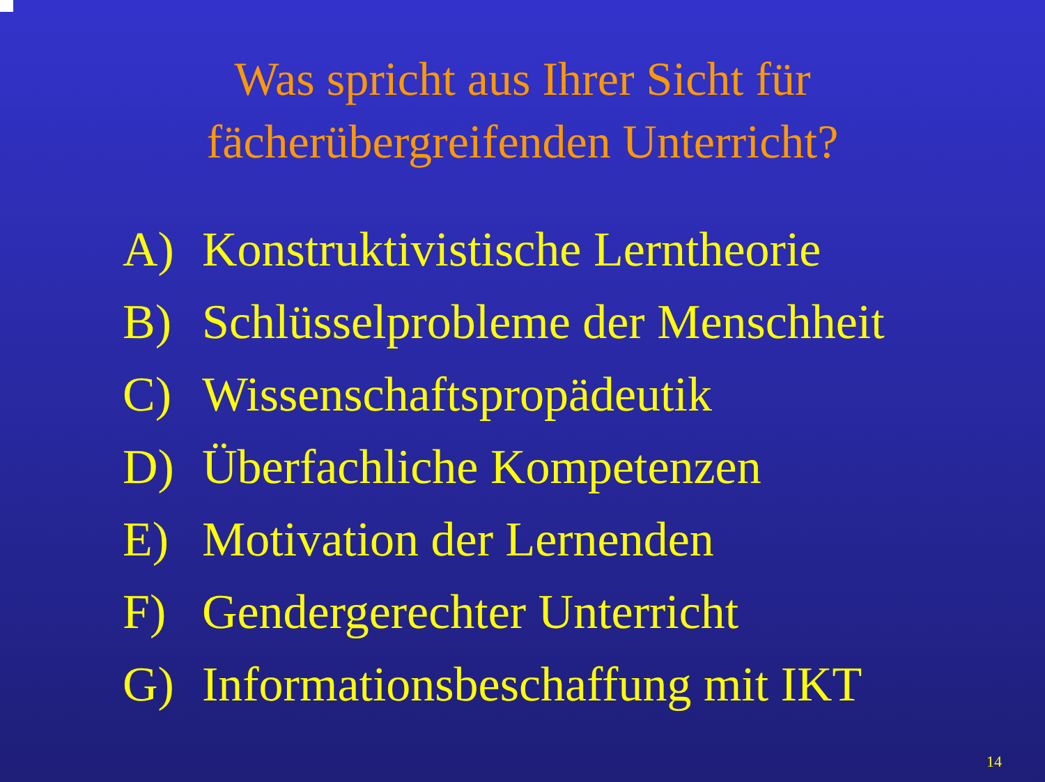Was spricht aus Ihrer Sicht für
fächerübergreifenden Unterricht?
A) Konstruktivistische Lerntheorie
B) Schlüsselprobleme der Menschheit
C) Wissenschaftspropädeutik
D) Überfachliche Kompetenzen
E) Motivation der Lernenden
F) Gendergerechter Unterricht
G) Informationsbeschaffung mit IKT
14